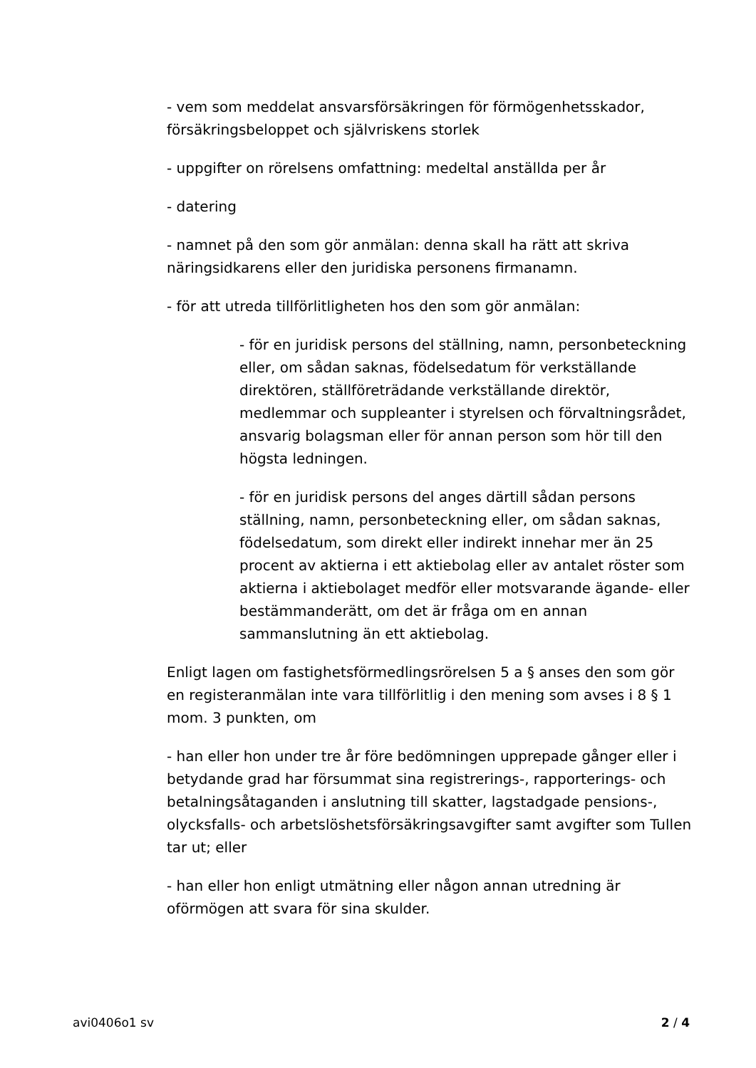- vem som meddelat ansvarsförsäkringen för förmögenhetsskador, försäkringsbeloppet och självriskens storlek
- uppgifter on rörelsens omfattning: medeltal anställda per år
- datering
- namnet på den som gör anmälan: denna skall ha rätt att skriva näringsidkarens eller den juridiska personens firmanamn.
- för att utreda tillförlitligheten hos den som gör anmälan:
- för en juridisk persons del ställning, namn, personbeteckning eller, om sådan saknas, födelsedatum för verkställande direktören, ställföreträdande verkställande direktör, medlemmar och suppleanter i styrelsen och förvaltningsrådet, ansvarig bolagsman eller för annan person som hör till den högsta ledningen.
- för en juridisk persons del anges därtill sådan persons ställning, namn, personbeteckning eller, om sådan saknas, födelsedatum, som direkt eller indirekt innehar mer än 25 procent av aktierna i ett aktiebolag eller av antalet röster som aktierna i aktiebolaget medför eller motsvarande ägande- eller bestämmanderätt, om det är fråga om en annan sammanslutning än ett aktiebolag.
Enligt lagen om fastighetsförmedlingsrörelsen 5 a § anses den som gör en registeranmälan inte vara tillförlitlig i den mening som avses i 8 § 1 mom. 3 punkten, om
- han eller hon under tre år före bedömningen upprepade gånger eller i betydande grad har försummat sina registrerings-, rapporterings- och betalningsåtaganden i anslutning till skatter, lagstadgade pensions-, olycksfalls- och arbetslöshetsförsäkringsavgifter samt avgifter som Tullen tar ut; eller
- han eller hon enligt utmätning eller någon annan utredning är oförmögen att svara för sina skulder.
avi0406o1 sv 2 / 4